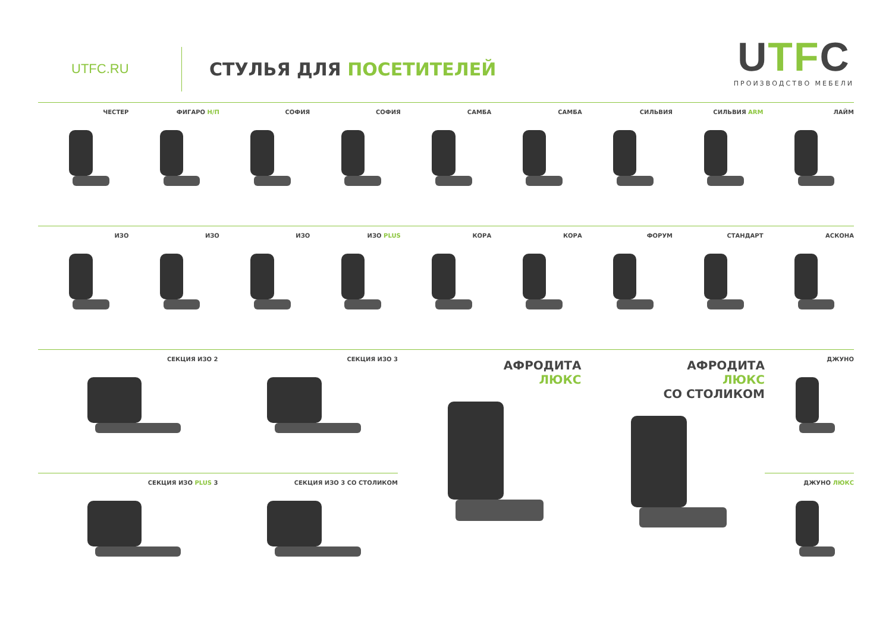UTFC.RU
СТУЛЬЯ ДЛЯ ПОСЕТИТЕЛЕЙ
UTFC
ПРОИЗВОДСТВО МЕБЕЛИ
ЧЕСТЕР ФИГАРО Н/П СОФИЯ СОФИЯ САМБА САМБА СИЛЬВИЯ СИЛЬВИЯ ARM ЛАЙМ
ИЗО ИЗО ИЗО ИЗО PLUS КОРА КОРА ФОРУМ СТАНДАРТ АСКОНА
СЕКЦИЯ ИЗО 2 СЕКЦИЯ ИЗО 3
СЕКЦИЯ ИЗО PLUS 3 СЕКЦИЯ ИЗО 3 СО СТОЛИКОМ
АФРОДИТА
ЛЮКС
АФРОДИТА
ЛЮКС
СО СТОЛИКОМ
ДЖУНО
ДЖУНО ЛЮКС